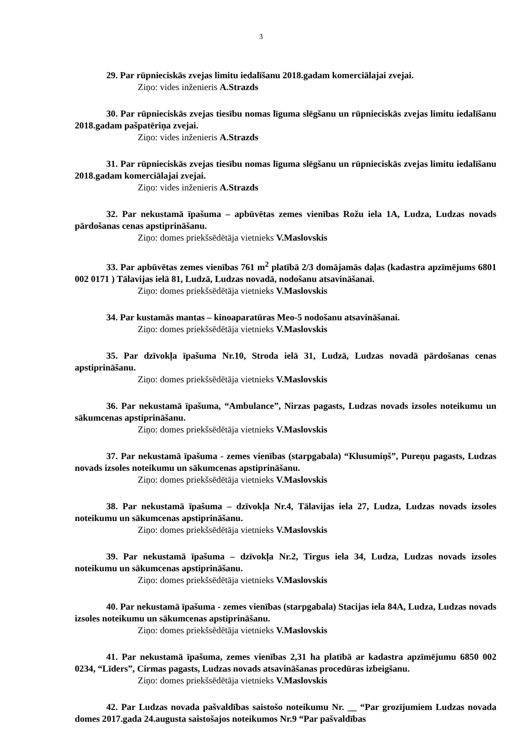3
29. Par rūpnieciskās zvejas limitu iedalīšanu 2018.gadam komerciālajai zvejai.
Ziņo: vides inženieris A.Strazds
30. Par rūpnieciskās zvejas tiesību nomas līguma slēgšanu un rūpnieciskās zvejas limitu iedalīšanu 2018.gadam pašpatēriņa zvejai.
Ziņo: vides inženieris A.Strazds
31. Par rūpnieciskās zvejas tiesību nomas līguma slēgšanu un rūpnieciskās zvejas limitu iedalīšanu 2018.gadam komerciālajai zvejai.
Ziņo: vides inženieris A.Strazds
32. Par nekustamā īpašuma – apbūvētas zemes vienības Rožu iela 1A, Ludza, Ludzas novads pārdošanas cenas apstiprināšanu.
Ziņo: domes priekšsēdētāja vietnieks V.Maslovskis
33. Par apbūvētas zemes vienības 761 m<sup>2</sup> platībā 2/3 domājamās daļas (kadastra apzīmējums 6801 002 0171 ) Tālavijas ielā 81, Ludzā, Ludzas novadā, nodošanu atsavināšanai.
Ziņo: domes priekšsēdētāja vietnieks V.Maslovskis
34. Par kustamās mantas – kinoaparatūras Meo-5 nodošanu atsavināšanai.
Ziņo: domes priekšsēdētāja vietnieks V.Maslovskis
35. Par dzīvokļa īpašuma Nr.10, Stroda ielā 31, Ludzā, Ludzas novadā pārdošanas cenas apstiprināšanu.
Ziņo: domes priekšsēdētāja vietnieks V.Maslovskis
36. Par nekustamā īpašuma, “Ambulance”, Nirzas pagasts, Ludzas novads izsoles noteikumu un sākumcenas apstiprināšanu.
Ziņo: domes priekšsēdētāja vietnieks V.Maslovskis
37. Par nekustamā īpašuma - zemes vienības (starpgabala) “Klusumiņš”, Pureņu pagasts, Ludzas novads izsoles noteikumu un sākumcenas apstiprināšanu.
Ziņo: domes priekšsēdētāja vietnieks V.Maslovskis
38. Par nekustamā īpašuma – dzīvokļa Nr.4, Tālavijas iela 27, Ludza, Ludzas novads izsoles noteikumu un sākumcenas apstiprināšanu.
Ziņo: domes priekšsēdētāja vietnieks V.Maslovskis
39. Par nekustamā īpašuma – dzīvokļa Nr.2, Tirgus iela 34, Ludza, Ludzas novads izsoles noteikumu un sākumcenas apstiprināšanu.
Ziņo: domes priekšsēdētāja vietnieks V.Maslovskis
40. Par nekustamā īpašuma - zemes vienības (starpgabala) Stacijas iela 84A, Ludza, Ludzas novads izsoles noteikumu un sākumcenas apstiprināšanu.
Ziņo: domes priekšsēdētāja vietnieks V.Maslovskis
41. Par nekustamā īpašuma, zemes vienības 2,31 ha platībā ar kadastra apzīmējumu 6850 002 0234, “Līders”, Cirmas pagasts, Ludzas novads atsavināšanas procedūras izbeigšanu.
Ziņo: domes priekšsēdētāja vietnieks V.Maslovskis
42. Par Ludzas novada pašvaldības saistošo noteikumu Nr. __ “Par grozījumiem Ludzas novada domes 2017.gada 24.augusta saistošajos noteikumos Nr.9 “Par pašvaldības